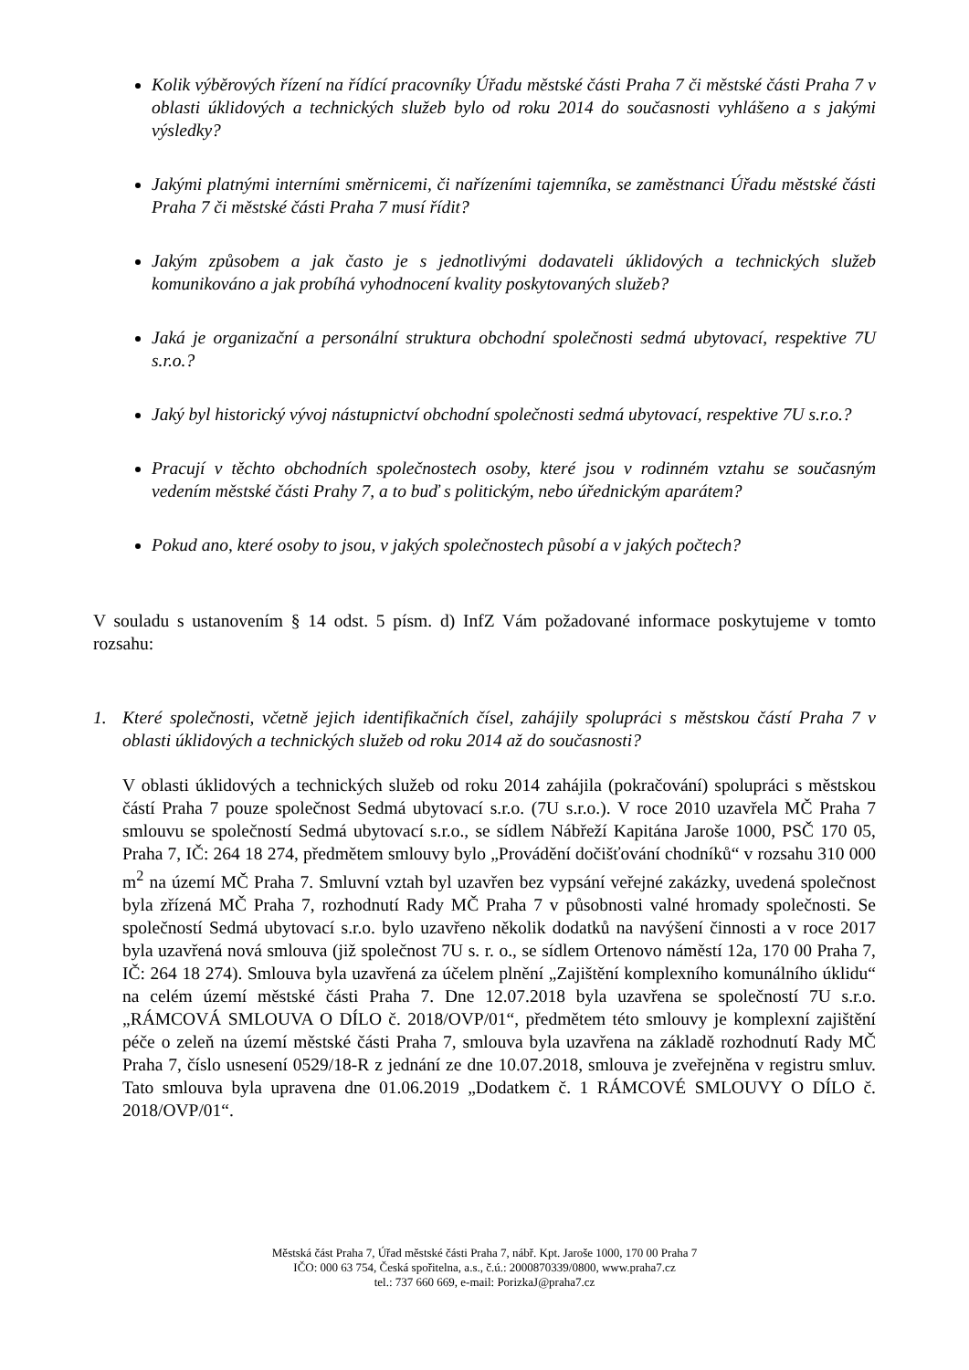Kolik výběrových řízení na řídící pracovníky Úřadu městské části Praha 7 či městské části Praha 7 v oblasti úklidových a technických služeb bylo od roku 2014 do současnosti vyhlášeno a s jakými výsledky?
Jakými platnými interními směrnicemi, či nařízeními tajemníka, se zaměstnanci Úřadu městské části Praha 7 či městské části Praha 7 musí řídit?
Jakým způsobem a jak často je s jednotlivými dodavateli úklidových a technických služeb komunikováno a jak probíhá vyhodnocení kvality poskytovaných služeb?
Jaká je organizační a personální struktura obchodní společnosti sedmá ubytovací, respektive 7U s.r.o.?
Jaký byl historický vývoj nástupnictví obchodní společnosti sedmá ubytovací, respektive 7U s.r.o.?
Pracují v těchto obchodních společnostech osoby, které jsou v rodinném vztahu se současným vedením městské části Prahy 7, a to buď s politickým, nebo úřednickým aparátem?
Pokud ano, které osoby to jsou, v jakých společnostech působí a v jakých počtech?
V souladu s ustanovením § 14 odst. 5 písm. d) InfZ Vám požadované informace poskytujeme v tomto rozsahu:
1. Které společnosti, včetně jejich identifikačních čísel, zahájily spolupráci s městskou částí Praha 7 v oblasti úklidových a technických služeb od roku 2014 až do současnosti?
V oblasti úklidových a technických služeb od roku 2014 zahájila (pokračování) spolupráci s městskou částí Praha 7 pouze společnost Sedmá ubytovací s.r.o. (7U s.r.o.). V roce 2010 uzavřela MČ Praha 7 smlouvu se společností Sedmá ubytovací s.r.o., se sídlem Nábřeží Kapitána Jaroše 1000, PSČ 170 05, Praha 7, IČ: 264 18 274, předmětem smlouvy bylo „Provádění dočišťování chodníků“ v rozsahu 310 000 m<sup>2</sup> na území MČ Praha 7. Smluvní vztah byl uzavřen bez vypsání veřejné zakázky, uvedená společnost byla zřízená MČ Praha 7, rozhodnutí Rady MČ Praha 7 v působnosti valné hromady společnosti. Se společností Sedmá ubytovací s.r.o. bylo uzavřeno několik dodatků na navýšení činnosti a v roce 2017 byla uzavřená nová smlouva (již společnost 7U s. r. o., se sídlem Ortenovo náměstí 12a, 170 00 Praha 7, IČ: 264 18 274). Smlouva byla uzavřená za účelem plnění „Zajištění komplexního komunálního úklidu“ na celém území městské části Praha 7. Dne 12.07.2018 byla uzavřena se společností 7U s.r.o. „RÁMCOVÁ SMLOUVA O DÍLO č. 2018/OVP/01“, předmětem této smlouvy je komplexní zajištění péče o zeleň na území městské části Praha 7, smlouva byla uzavřena na základě rozhodnutí Rady MČ Praha 7, číslo usnesení 0529/18-R z jednání ze dne 10.07.2018, smlouva je zveřejněna v registru smluv. Tato smlouva byla upravena dne 01.06.2019 „Dodatkem č. 1 RÁMCOVÉ SMLOUVY O DÍLO č. 2018/OVP/01“.
Městská část Praha 7, Úřad městské části Praha 7, nábř. Kpt. Jaroše 1000, 170 00 Praha 7
IČO: 000 63 754, Česká spořitelna, a.s., č.ú.: 2000870339/0800, www.praha7.cz
tel.: 737 660 669, e-mail: PorizkaJ@praha7.cz